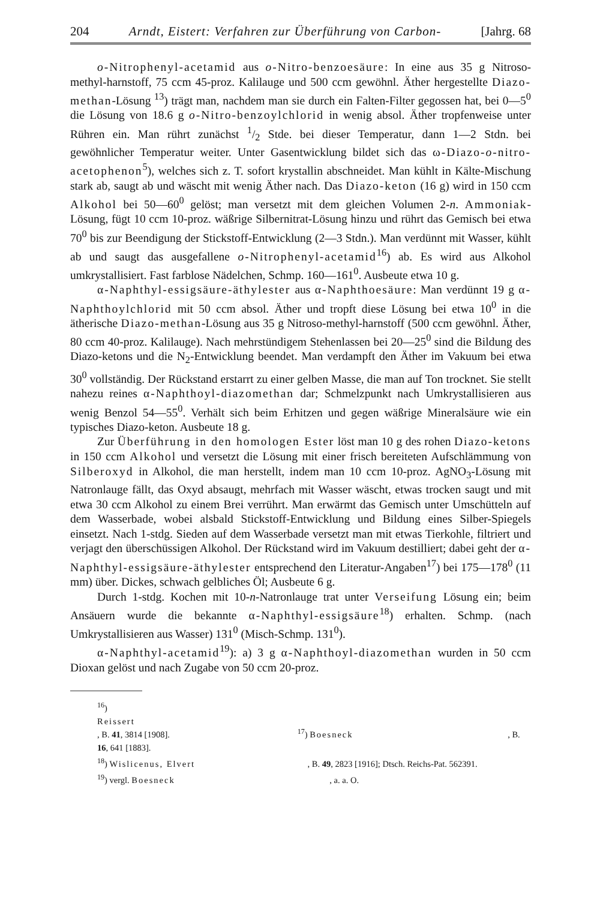204 Arndt, Eistert: Verfahren zur Überführung von Carbon- [Jahrg. 68
o-Nitrophenyl-acetamid aus o-Nitro-benzoesäure: In eine aus 35 g Nitroso-methyl-harnstoff, 75 ccm 45-proz. Kalilauge und 500 ccm gewöhnl. Äther hergestellte Diazo-methan-Lösung <sup>13</sup>) trägt man, nachdem man sie durch ein Falten-Filter gegossen hat, bei 0—5<sup>0</sup> die Lösung von 18.6 g o-Nitro-benzoylchlorid in wenig absol. Äther tropfenweise unter Rühren ein. Man rührt zunächst 1/2 Stde. bei dieser Temperatur, dann 1—2 Stdn. bei gewöhnlicher Temperatur weiter. Unter Gasentwicklung bildet sich das ω-Diazo-o-nitro-acetophenon<sup>5</sup>), welches sich z. T. sofort krystallin abschneidet. Man kühlt in Kälte-Mischung stark ab, saugt ab und wäscht mit wenig Äther nach. Das Diazo-keton (16 g) wird in 150 ccm Alkohol bei 50—60<sup>0</sup> gelöst; man versetzt mit dem gleichen Volumen 2-n. Ammoniak-Lösung, fügt 10 ccm 10-proz. wäßrige Silbernitrat-Lösung hinzu und rührt das Gemisch bei etwa 70<sup>0</sup> bis zur Beendigung der Stickstoff-Entwicklung (2—3 Stdn.). Man verdünnt mit Wasser, kühlt ab und saugt das ausgefallene o-Nitrophenyl-acetamid<sup>16</sup>) ab. Es wird aus Alkohol umkrystallisiert. Fast farblose Nädelchen, Schmp. 160—161<sup>0</sup>. Ausbeute etwa 10 g.
α-Naphthyl-essigsäure-äthylester aus α-Naphthoesäure: Man verdünnt 19 g α-Naphthoylchlorid mit 50 ccm absol. Äther und tropft diese Lösung bei etwa 10<sup>0</sup> in die ätherische Diazo-methan-Lösung aus 35 g Nitroso-methyl-harnstoff (500 ccm gewöhnl. Äther, 80 ccm 40-proz. Kalilauge). Nach mehrstündigem Stehenlassen bei 20—25<sup>0</sup> sind die Bildung des Diazo-ketons und die N<sub>2</sub>-Entwicklung beendet. Man verdampft den Äther im Vakuum bei etwa 30<sup>0</sup> vollständig. Der Rückstand erstarrt zu einer gelben Masse, die man auf Ton trocknet. Sie stellt nahezu reines α-Naphthoyl-diazomethan dar; Schmelzpunkt nach Umkrystallisieren aus wenig Benzol 54—55<sup>0</sup>. Verhält sich beim Erhitzen und gegen wäßrige Mineralsäure wie ein typisches Diazo-keton. Ausbeute 18 g.
Zur Überführung in den homologen Ester löst man 10 g des rohen Diazo-ketons in 150 ccm Alkohol und versetzt die Lösung mit einer frisch bereiteten Aufschlämmung von Silberoxyd in Alkohol, die man herstellt, indem man 10 ccm 10-proz. AgNO<sub>3</sub>-Lösung mit Natronlauge fällt, das Oxyd absaugt, mehrfach mit Wasser wäscht, etwas trocken saugt und mit etwa 30 ccm Alkohol zu einem Brei verrührt. Man erwärmt das Gemisch unter Umschütteln auf dem Wasserbade, wobei alsbald Stickstoff-Entwicklung und Bildung eines Silber-Spiegels einsetzt. Nach 1-stdg. Sieden auf dem Wasserbade versetzt man mit etwas Tierkohle, filtriert und verjagt den überschüssigen Alkohol. Der Rückstand wird im Vakuum destilliert; dabei geht der α-Naphthyl-essigsäure-äthylester entsprechend den Literatur-Angaben<sup>17</sup>) bei 175—178<sup>0</sup> (11 mm) über. Dickes, schwach gelbliches Öl; Ausbeute 6 g.
Durch 1-stdg. Kochen mit 10-n-Natronlauge trat unter Verseifung Lösung ein; beim Ansäuern wurde die bekannte α-Naphthyl-essigsäure<sup>18</sup>) erhalten. Schmp. (nach Umkrystallisieren aus Wasser) 131<sup>0</sup> (Misch-Schmp. 131<sup>0</sup>).
α-Naphthyl-acetamid<sup>19</sup>): a) 3 g α-Naphthoyl-diazomethan wurden in 50 ccm Dioxan gelöst und nach Zugabe von 50 ccm 20-proz.
<sup>16</sup>) Reissert, B. 41, 3814 [1908]. <sup>17</sup>) Boesneck, B. 16, 641 [1883].
<sup>18</sup>) Wislicenus, Elvert, B. 49, 2823 [1916]; Dtsch. Reichs-Pat. 562391.
<sup>19</sup>) vergl. Boesneck, a. a. O.